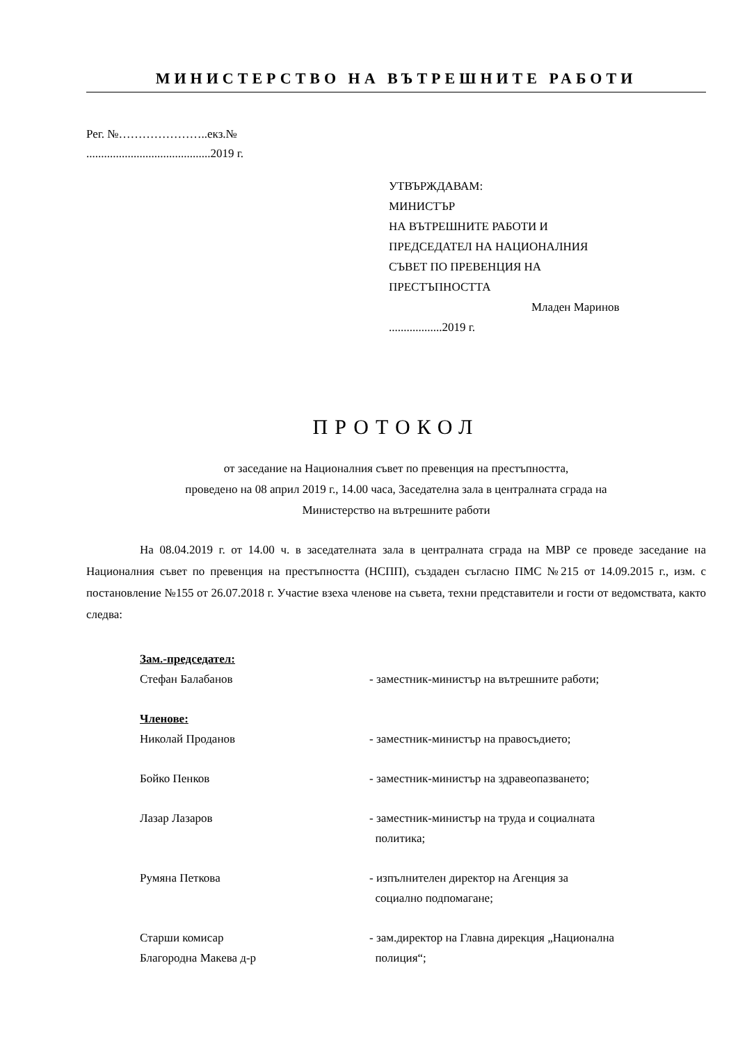МИНИСТЕРСТВО НА ВЪТРЕШНИТЕ РАБОТИ
Рег. №…………………..екз.№
..........................................2019 г.
УТВЪРЖДАВАМ:
МИНИСТЪР
НА ВЪТРЕШНИТЕ РАБОТИ И
ПРЕДСЕДАТЕЛ НА НАЦИОНАЛНИЯ
СЪВЕТ ПО ПРЕВЕНЦИЯ НА
ПРЕСТЪПНОСТТА
Младен Маринов
..................2019 г.
ПРОТОКОЛ
от заседание на Националния съвет по превенция на престъпността,
проведено на 08 април 2019 г., 14.00 часа, Заседателна зала в централната сграда на
Министерство на вътрешните работи
На 08.04.2019 г. от 14.00 ч. в заседателната зала в централната сграда на МВР се проведе заседание на Националния съвет по превенция на престъпността (НСПП), създаден съгласно ПМС №215 от 14.09.2015 г., изм. с постановление №155 от 26.07.2018 г. Участие взеха членове на съвета, техни представители и гости от ведомствата, както следва:
| Зам.-председател: | |
| Стефан Балабанов | - заместник-министър на вътрешните работи; |
| Членове: | |
| Николай Проданов | - заместник-министър на правосъдието; |
| Бойко Пенков | - заместник-министър на здравеопазването; |
| Лазар Лазаров | - заместник-министър на труда и социалната политика; |
| Румяна Петкова | - изпълнителен директор на Агенция за социално подпомагане; |
| Старши комисар Благородна Макева д-р | - зам.директор на Главна дирекция „Национална полиция“; |